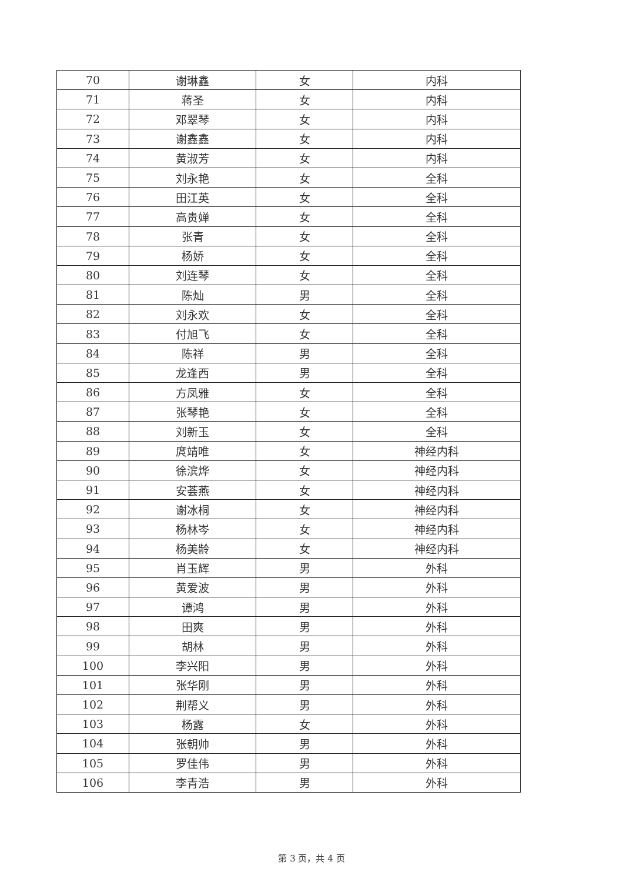| 70 | 谢琳鑫 | 女 | 内科 |
| 71 | 蒋圣 | 女 | 内科 |
| 72 | 邓翠琴 | 女 | 内科 |
| 73 | 谢鑫鑫 | 女 | 内科 |
| 74 | 黄淑芳 | 女 | 内科 |
| 75 | 刘永艳 | 女 | 全科 |
| 76 | 田江英 | 女 | 全科 |
| 77 | 高贵婵 | 女 | 全科 |
| 78 | 张青 | 女 | 全科 |
| 79 | 杨娇 | 女 | 全科 |
| 80 | 刘连琴 | 女 | 全科 |
| 81 | 陈灿 | 男 | 全科 |
| 82 | 刘永欢 | 女 | 全科 |
| 83 | 付旭飞 | 女 | 全科 |
| 84 | 陈祥 | 男 | 全科 |
| 85 | 龙逢西 | 男 | 全科 |
| 86 | 方凤雅 | 女 | 全科 |
| 87 | 张琴艳 | 女 | 全科 |
| 88 | 刘新玉 | 女 | 全科 |
| 89 | 庹靖唯 | 女 | 神经内科 |
| 90 | 徐滨烨 | 女 | 神经内科 |
| 91 | 安荟燕 | 女 | 神经内科 |
| 92 | 谢冰桐 | 女 | 神经内科 |
| 93 | 杨林岑 | 女 | 神经内科 |
| 94 | 杨美龄 | 女 | 神经内科 |
| 95 | 肖玉辉 | 男 | 外科 |
| 96 | 黄爱波 | 男 | 外科 |
| 97 | 谭鸿 | 男 | 外科 |
| 98 | 田爽 | 男 | 外科 |
| 99 | 胡林 | 男 | 外科 |
| 100 | 李兴阳 | 男 | 外科 |
| 101 | 张华刚 | 男 | 外科 |
| 102 | 荆帮义 | 男 | 外科 |
| 103 | 杨露 | 女 | 外科 |
| 104 | 张朝帅 | 男 | 外科 |
| 105 | 罗佳伟 | 男 | 外科 |
| 106 | 李青浩 | 男 | 外科 |
第 3 页，共 4 页